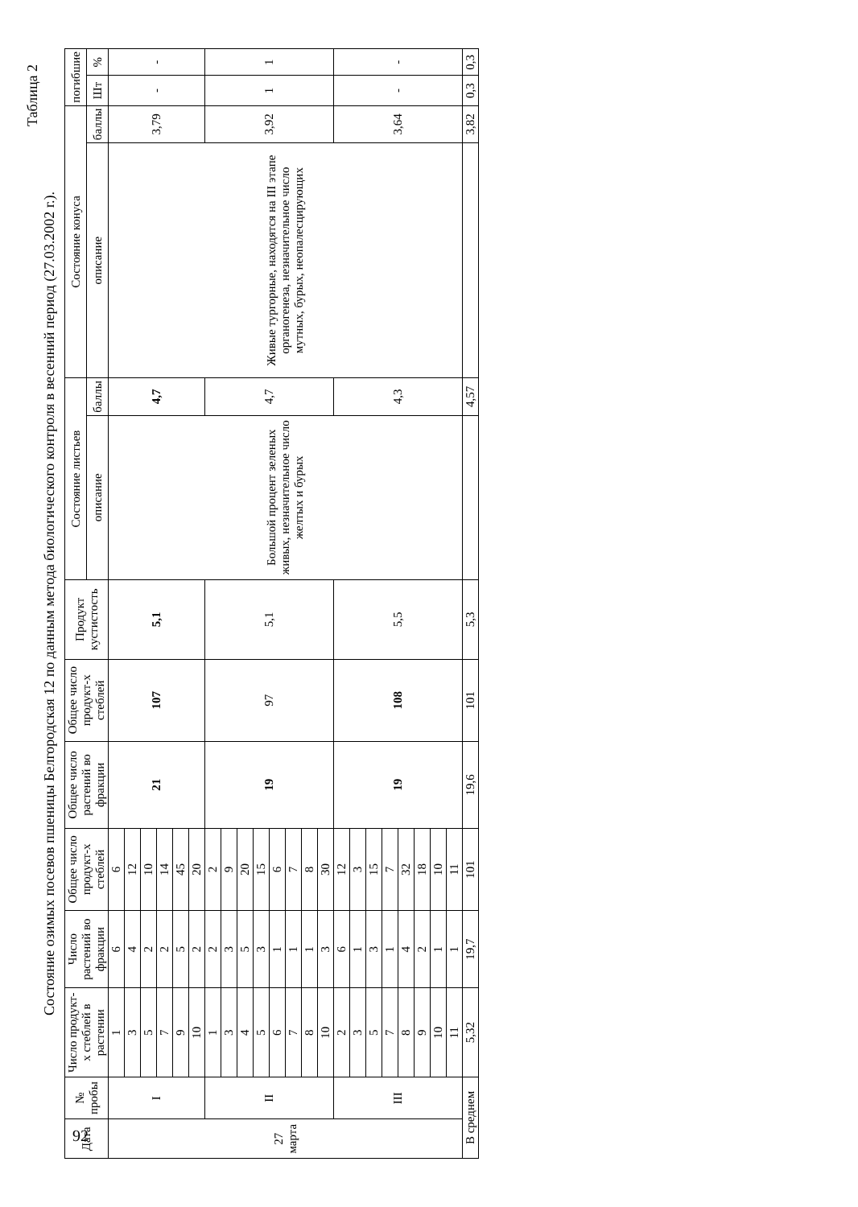Таблица 2
Состояние озимых посевов пшеницы Белгородская 12 по данным метода биологического контроля в весенний период (27.03.2002 г.).
| Дата | № пробы | Число продукт-х стеблей в растении | Число растений во фракции | Общее число продукт-х стеблей | Общее число растений во фракции | Общее число продукт-х стеблей | Продукт кустистость | Состояние листьев | | Состояние конуса | | погибшие | |
| --- | --- | --- | --- | --- | --- | --- | --- | --- | --- | --- | --- | --- | --- |
| | | | | | | | | описание | баллы | описание | баллы | Шт | % |
| 27 марта | I | 1 | 6 | 6 | 21 | 107 | 5,1 | Большой процент зеленых живых, незначительное число желтых и бурых | 4,7 | Живые тургорные, находятся на III этапе органогенеза, незначительное число мутных, бурых, неопалесцирующих | 3,79 | - | - |
| | | 3 | 4 | 12 | | | | | | | | | |
| | | 5 | 2 | 10 | | | | | | | | | |
| | | 7 | 2 | 14 | | | | | | | | | |
| | | 9 | 5 | 45 | | | | | | | | | |
| | | 10 | 2 | 20 | | | | | | | | | |
| | II | 1 | 2 | 2 | 19 | 97 | 5,1 | | 4,7 | | 3,92 | 1 | 1 |
| | | 3 | 3 | 9 | | | | | | | | | |
| | | 4 | 5 | 20 | | | | | | | | | |
| | | 5 | 3 | 15 | | | | | | | | | |
| | | 6 | 1 | 6 | | | | | | | | | |
| | | 7 | 1 | 7 | | | | | | | | | |
| | | 8 | 1 | 8 | | | | | | | | | |
| | | 10 | 3 | 30 | | | | | | | | | |
| | III | 2 | 6 | 12 | 19 | 108 | 5,5 | | 4,3 | | 3,64 | - | - |
| | | 3 | 1 | 3 | | | | | | | | | |
| | | 5 | 3 | 15 | | | | | | | | | |
| | | 7 | 1 | 7 | | | | | | | | | |
| | | 8 | 4 | 32 | | | | | | | | | |
| | | 9 | 2 | 18 | | | | | | | | | |
| | | 10 | 1 | 10 | | | | | | | | | |
| | | 11 | 1 | 11 | | | | | | | | | |
| В среднем | | 5,32 | 19,7 | 101 | 19,6 | 101 | 5,3 | | 4,57 | | 3,82 | 0,3 | 0,3 |
92